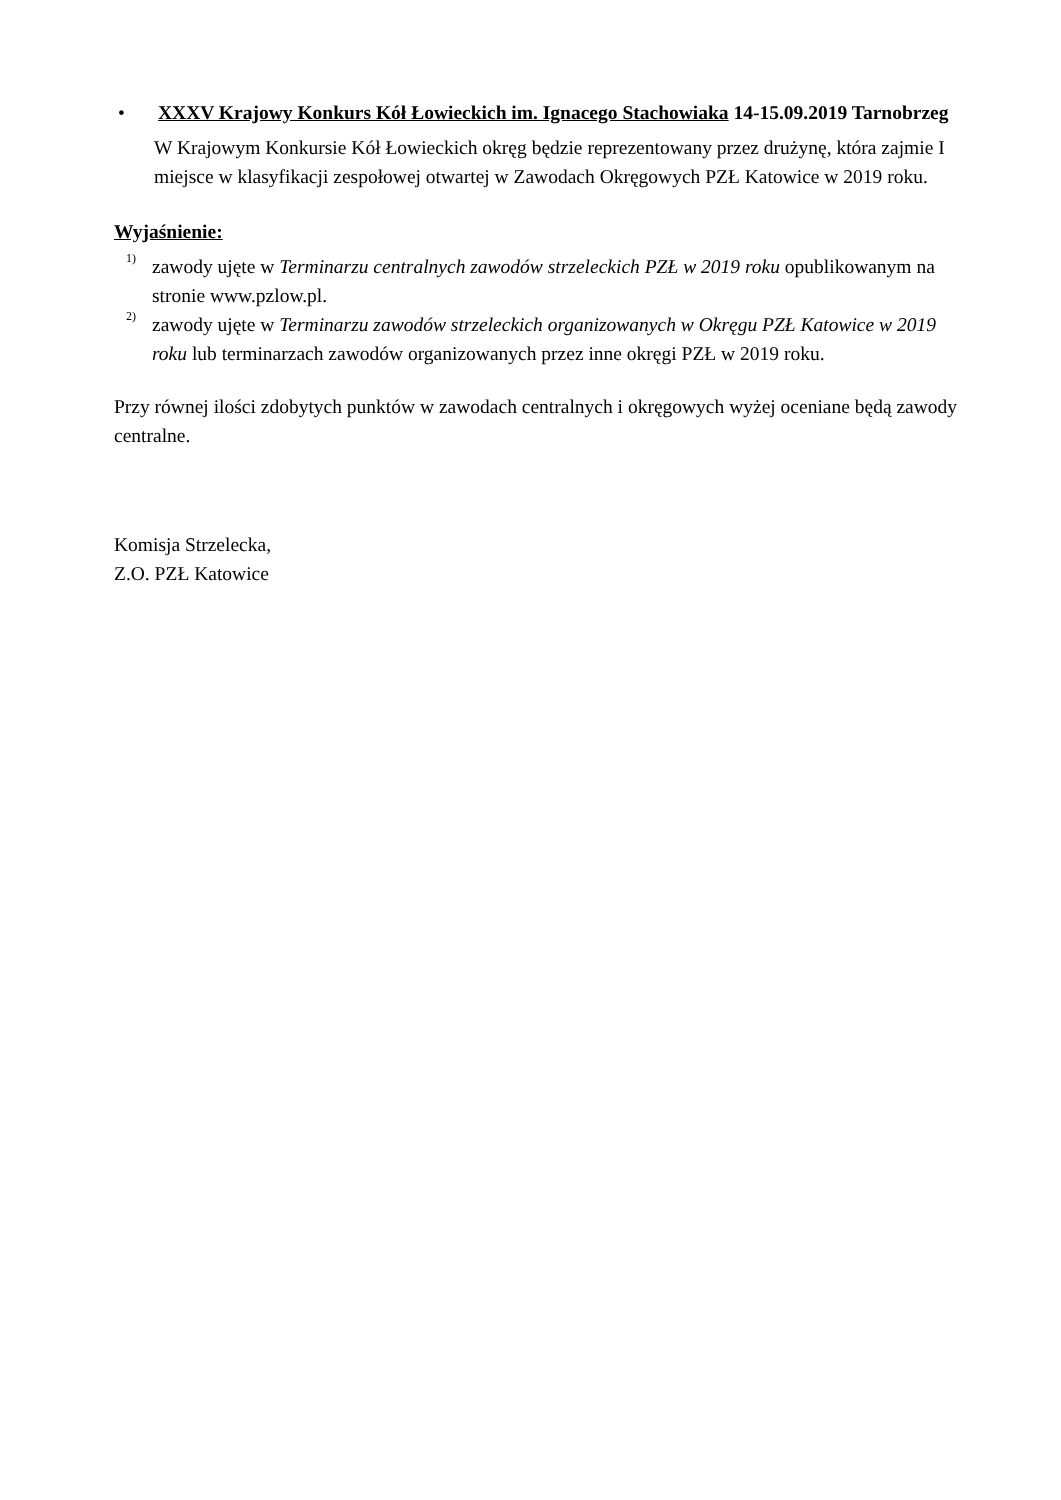• XXXV Krajowy Konkurs Kół Łowieckich im. Ignacego Stachowiaka 14-15.09.2019 Tarnobrzeg
W Krajowym Konkursie Kół Łowieckich okręg będzie reprezentowany przez drużynę, która zajmie I miejsce w klasyfikacji zespołowej otwartej w Zawodach Okręgowych PZŁ Katowice w 2019 roku.
Wyjaśnienie:
<sup>1)</sup>
zawody ujęte w Terminarzu centralnych zawodów strzeleckich PZŁ w 2019 roku opublikowanym na stronie www.pzlow.pl.
<sup>2)</sup>
zawody ujęte w Terminarzu zawodów strzeleckich organizowanych w Okręgu PZŁ Katowice w 2019 roku lub terminarzach zawodów organizowanych przez inne okręgi PZŁ w 2019 roku.
Przy równej ilości zdobytych punktów w zawodach centralnych i okręgowych wyżej oceniane będą zawody centralne.
Komisja Strzelecka,
Z.O. PZŁ Katowice